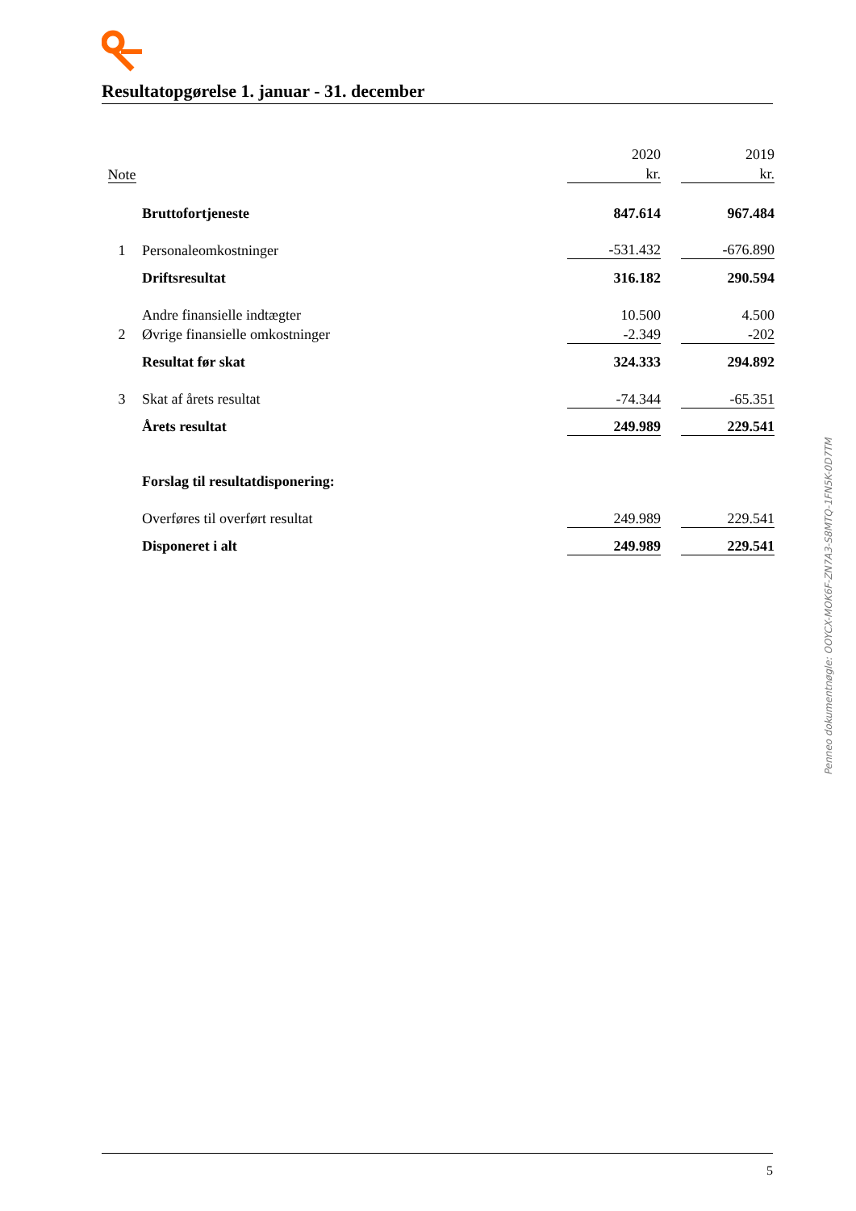Resultatopgørelse 1. januar - 31. december
| | | 2020 | | 2019 |
| Note | | kr. | | kr. |
| | Bruttofortjeneste | 847.614 | | 967.484 |
| 1 | Personaleomkostninger | -531.432 | | -676.890 |
| | Driftsresultat | 316.182 | | 290.594 |
| | Andre finansielle indtægter | 10.500 | | 4.500 |
| 2 | Øvrige finansielle omkostninger | -2.349 | | -202 |
| | Resultat før skat | 324.333 | | 294.892 |
| 3 | Skat af årets resultat | -74.344 | | -65.351 |
| | Årets resultat | 249.989 | | 229.541 |
| | Forslag til resultatdisponering: | | | |
| | Overføres til overført resultat | 249.989 | | 229.541 |
| | Disponeret i alt | 249.989 | | 229.541 |
Penneo dokumentnøgle: OOYCX-MOK6F-ZN7A3-S8MTQ-1FN5K-0D7TM
5